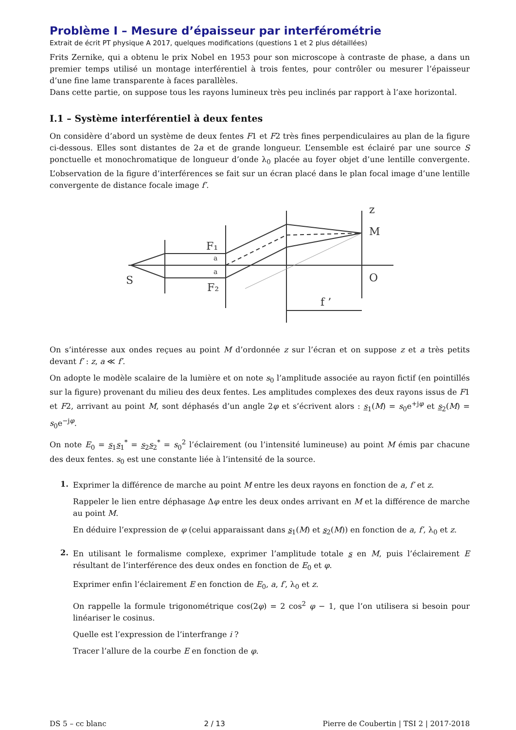Problème I – Mesure d’épaisseur par interférométrie
Extrait de écrit PT physique A 2017, quelques modifications (questions 1 et 2 plus détaillées)
Frits Zernike, qui a obtenu le prix Nobel en 1953 pour son microscope à contraste de phase, a dans un premier temps utilisé un montage interférentiel à trois fentes, pour contrôler ou mesurer l’épaisseur d’une fine lame transparente à faces parallèles.
Dans cette partie, on suppose tous les rayons lumineux très peu inclinés par rapport à l’axe horizontal.
I.1 – Système interférentiel à deux fentes
On considère d’abord un système de deux fentes F1 et F2 très fines perpendiculaires au plan de la figure ci-dessous. Elles sont distantes de 2a et de grande longueur. L’ensemble est éclairé par une source S ponctuelle et monochromatique de longueur d’onde λ<sub>0</sub> placée au foyer objet d’une lentille convergente. L’observation de la figure d’interférences se fait sur un écran placé dans le plan focal image d’une lentille convergente de distance focale image f′.
S
F₁
F₂
a
a
z
M
O
f ’
On s’intéresse aux ondes reçues au point M d’ordonnée z sur l’écran et on suppose z et a très petits devant f′ : z, a ≪ f′.
On adopte le modèle scalaire de la lumière et on note s<sub>0</sub> l’amplitude associée au rayon fictif (en pointillés sur la figure) provenant du milieu des deux fentes. Les amplitudes complexes des deux rayons issus de F1 et F2, arrivant au point M, sont déphasés d’un angle 2φ et s’écrivent alors : s<sub>1</sub>(M) = s<sub>0</sub>e<sup>+jφ</sup> et s<sub>2</sub>(M) = s<sub>0</sub>e<sup>−jφ</sup>.
On note E<sub>0</sub> = s<sub>1</sub>s<sub>1</sub><sup>*</sup> = s<sub>2</sub>s<sub>2</sub><sup>*</sup> = s<sub>0</sub><sup>2</sup> l’éclairement (ou l’intensité lumineuse) au point M émis par chacune des deux fentes. s<sub>0</sub> est une constante liée à l’intensité de la source.
1.
Exprimer la différence de marche au point M entre les deux rayons en fonction de a, f′ et z.
Rappeler le lien entre déphasage Δφ entre les deux ondes arrivant en M et la différence de marche au point M.
En déduire l’expression de φ (celui apparaissant dans s<sub>1</sub>(M) et s<sub>2</sub>(M)) en fonction de a, f′, λ<sub>0</sub> et z.
2.
En utilisant le formalisme complexe, exprimer l’amplitude totale s en M, puis l’éclairement E résultant de l’interférence des deux ondes en fonction de E<sub>0</sub> et φ.
Exprimer enfin l’éclairement E en fonction de E<sub>0</sub>, a, f′, λ<sub>0</sub> et z.
On rappelle la formule trigonométrique cos(2φ) = 2 cos<sup>2</sup> φ − 1, que l’on utilisera si besoin pour linéariser le cosinus.
Quelle est l’expression de l’interfrange i ?
Tracer l’allure de la courbe E en fonction de φ.
DS 5 – cc blanc 2 / 13 Pierre de Coubertin | TSI 2 | 2017-2018